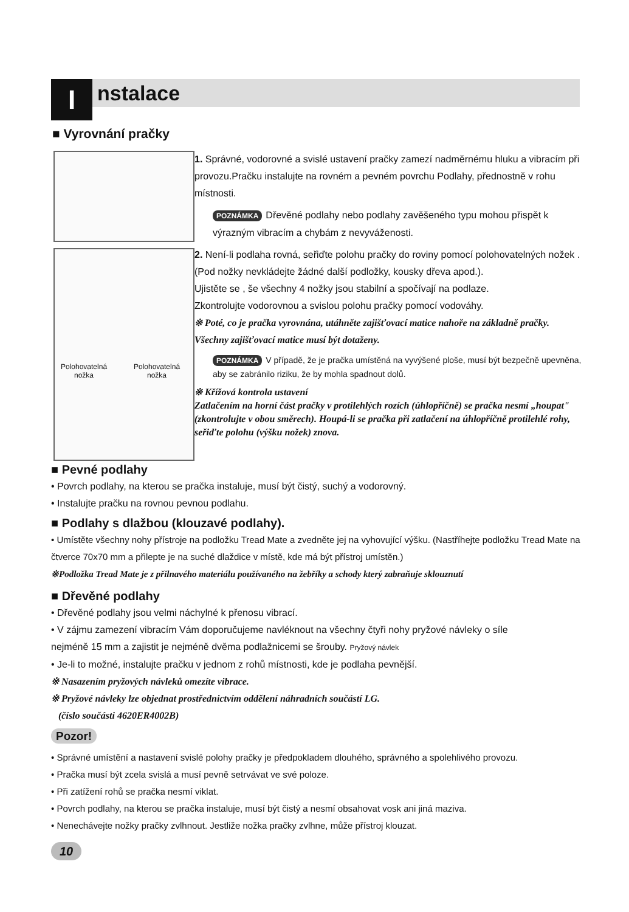I nstalace
■ Vyrovnání pračky
Polohovatelná
nožka
Polohovatelná
nožka
1. Správné, vodorovné a svislé ustavení pračky zamezí nadměrnému hluku a vibracím při provozu.Pračku instalujte na rovném a pevném povrchu Podlahy, přednostně v rohu místnosti.
POZNÁMKA Dřevěné podlahy nebo podlahy zavěšeného typu mohou přispět k výrazným vibracím a chybám z nevyváženosti.
2. Není-li podlaha rovná, seřiďte polohu pračky do roviny pomocí polohovatelných nožek .
(Pod nožky nevkládejte žádné další podložky, kousky dřeva apod.).
Ujistěte se , še všechny 4 nožky jsou stabilní a spočívají na podlaze.
Zkontrolujte vodorovnou a svislou polohu pračky pomocí vodováhy.
※ Poté, co je pračka vyrovnána, utáhněte zajišťovací matice nahoře na základně pračky. Všechny zajišťovací matice musí být dotaženy.
POZNÁMKA V případě, že je pračka umístěná na vyvýšené ploše, musí být bezpečně upevněna, aby se zabránilo riziku, že by mohla spadnout dolů.
※ Křížová kontrola ustavení
Zatlačením na horní část pračky v protilehlých rozích (úhlopříčně) se pračka nesmí „houpat" (zkontrolujte v obou směrech). Houpá-li se pračka při zatlačení na úhlopříčně protilehlé rohy, seřiďte polohu (výšku nožek) znova.
■ Pevné podlahy
• Povrch podlahy, na kterou se pračka instaluje, musí být čistý, suchý a vodorovný.
• Instalujte pračku na rovnou pevnou podlahu.
■ Podlahy s dlažbou (klouzavé podlahy).
• Umístěte všechny nohy přístroje na podložku Tread Mate a zvedněte jej na vyhovující výšku. (Nastříhejte podložku Tread Mate na čtverce 70x70 mm a přilepte je na suché dlaždice v místě, kde má být přístroj umístěn.)
※Podložka Tread Mate je z přilnavého materiálu používaného na žebříky a schody který zabraňuje sklouznutí
■ Dřevěné podlahy
• Dřevěné podlahy jsou velmi náchylné k přenosu vibrací.
• V zájmu zamezení vibracím Vám doporučujeme navléknout na všechny čtyři nohy pryžové návleky o síle nejméně 15 mm a zajistit je nejméně dvěma podlažnicemi se šrouby. Pryžový návlek
• Je-li to možné, instalujte pračku v jednom z rohů místnosti, kde je podlaha pevnější.
※ Nasazením pryžových návleků omezíte vibrace.
※ Pryžové návleky lze objednat prostřednictvím oddělení náhradních součástí LG.
(číslo součásti 4620ER4002B)
Pozor!
• Správné umístění a nastavení svislé polohy pračky je předpokladem dlouhého, správného a spolehlivého provozu.
• Pračka musí být zcela svislá a musí pevně setrvávat ve své poloze.
• Při zatížení rohů se pračka nesmí viklat.
• Povrch podlahy, na kterou se pračka instaluje, musí být čistý a nesmí obsahovat vosk ani jiná maziva.
• Nenechávejte nožky pračky zvlhnout. Jestliže nožka pračky zvlhne, může přístroj klouzat.
10